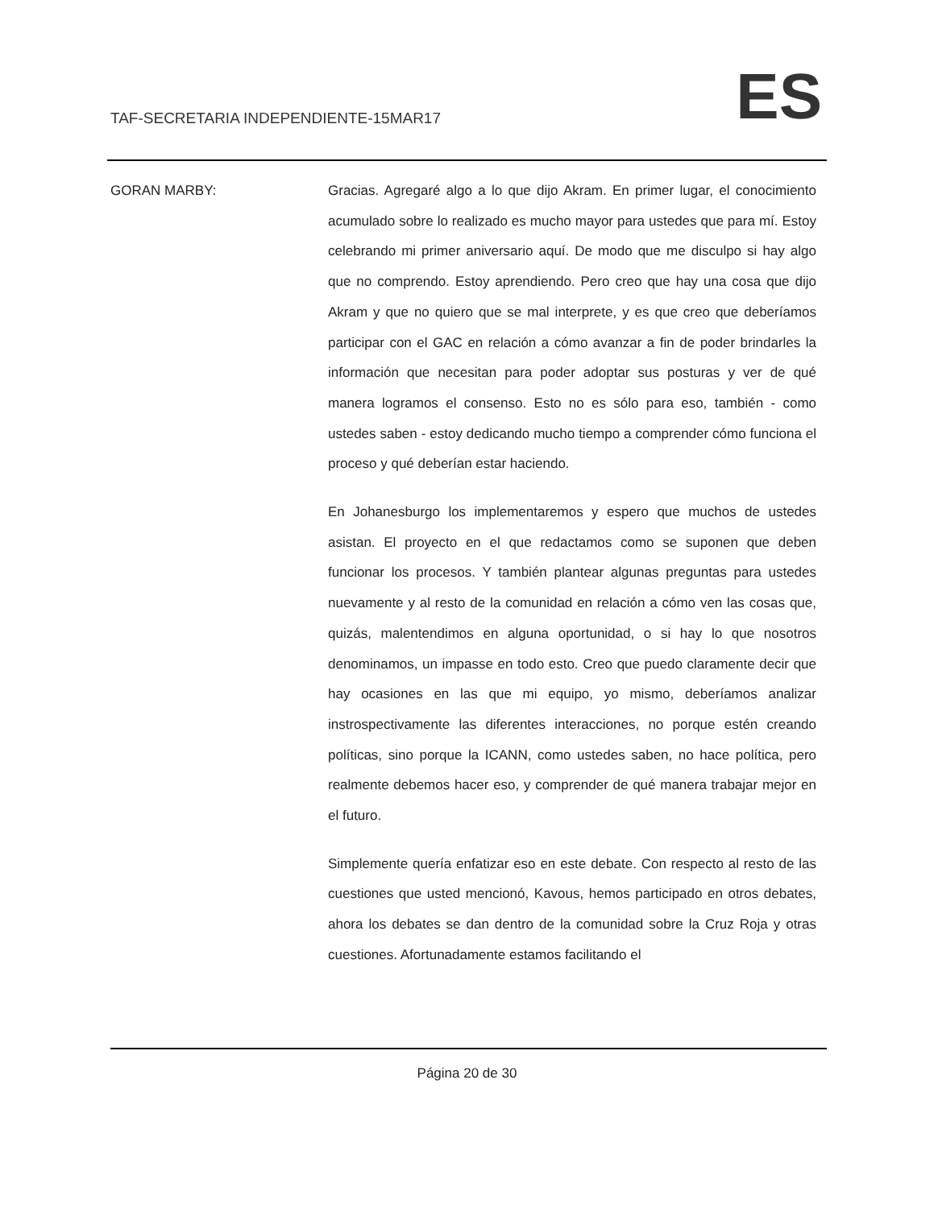TAF-SECRETARIA INDEPENDIENTE-15MAR17 ES
GORAN MARBY:
Gracias. Agregaré algo a lo que dijo Akram. En primer lugar, el conocimiento acumulado sobre lo realizado es mucho mayor para ustedes que para mí. Estoy celebrando mi primer aniversario aquí. De modo que me disculpo si hay algo que no comprendo. Estoy aprendiendo. Pero creo que hay una cosa que dijo Akram y que no quiero que se mal interprete, y es que creo que deberíamos participar con el GAC en relación a cómo avanzar a fin de poder brindarles la información que necesitan para poder adoptar sus posturas y ver de qué manera logramos el consenso. Esto no es sólo para eso, también - como ustedes saben - estoy dedicando mucho tiempo a comprender cómo funciona el proceso y qué deberían estar haciendo.
En Johanesburgo los implementaremos y espero que muchos de ustedes asistan. El proyecto en el que redactamos como se suponen que deben funcionar los procesos. Y también plantear algunas preguntas para ustedes nuevamente y al resto de la comunidad en relación a cómo ven las cosas que, quizás, malentendimos en alguna oportunidad, o si hay lo que nosotros denominamos, un impasse en todo esto. Creo que puedo claramente decir que hay ocasiones en las que mi equipo, yo mismo, deberíamos analizar instrospectivamente las diferentes interacciones, no porque estén creando políticas, sino porque la ICANN, como ustedes saben, no hace política, pero realmente debemos hacer eso, y comprender de qué manera trabajar mejor en el futuro.
Simplemente quería enfatizar eso en este debate. Con respecto al resto de las cuestiones que usted mencionó, Kavous, hemos participado en otros debates, ahora los debates se dan dentro de la comunidad sobre la Cruz Roja y otras cuestiones. Afortunadamente estamos facilitando el
Página 20 de 30